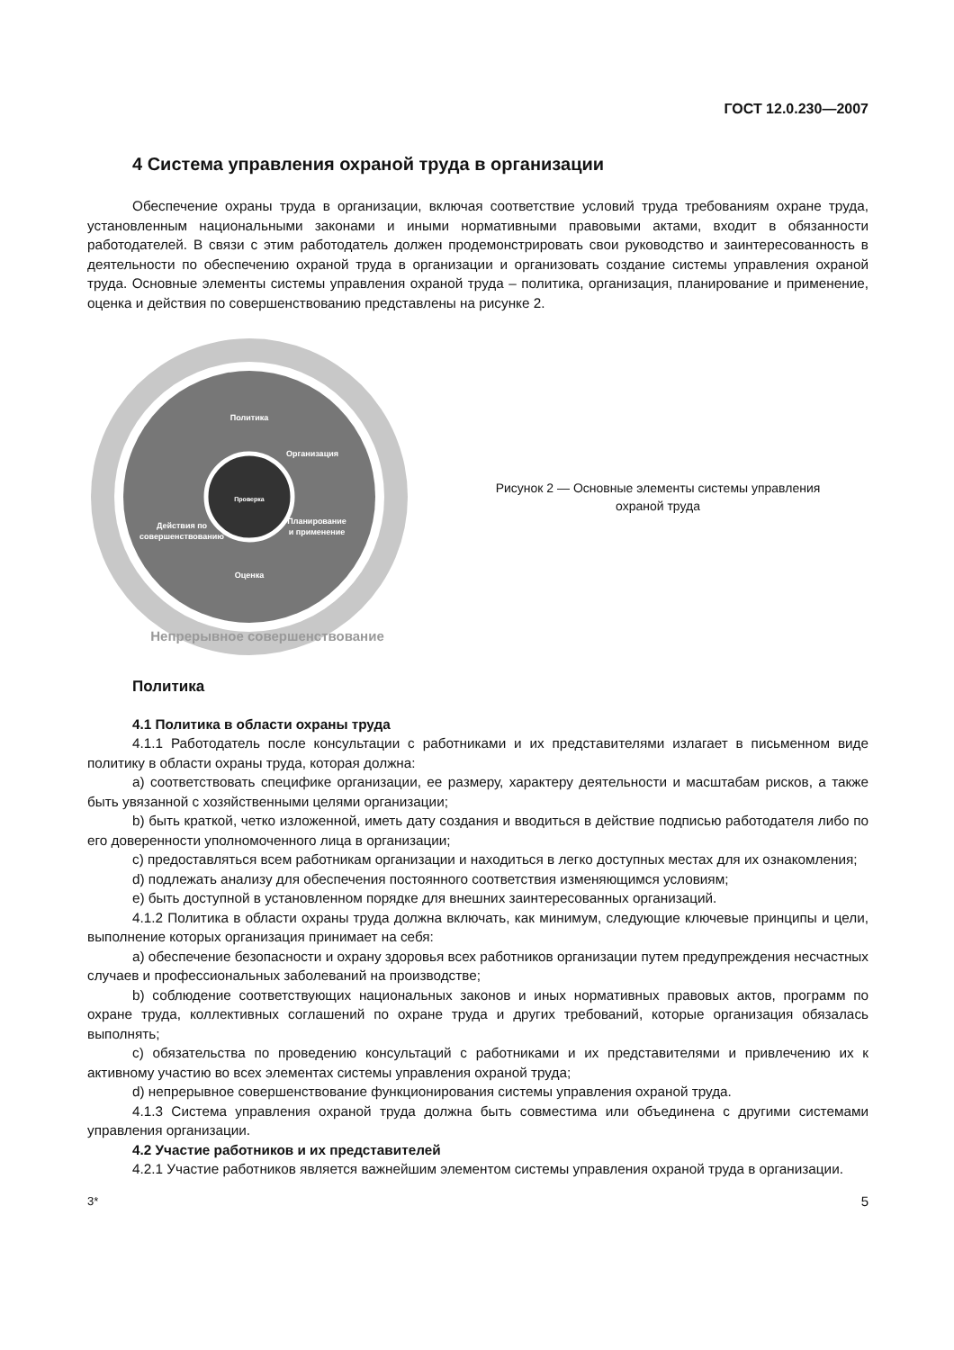ГОСТ 12.0.230—2007
4 Система управления охраной труда в организации
Обеспечение охраны труда в организации, включая соответствие условий труда требованиям охране труда, установленным национальными законами и иными нормативными правовыми актами, входит в обязанности работодателей. В связи с этим работодатель должен продемонстрировать свои руководство и заинтересованность в деятельности по обеспечению охраной труда в организации и организовать создание системы управления охраной труда. Основные элементы системы управления охраной труда – политика, организация, планирование и применение, оценка и действия по совершенствованию представлены на рисунке 2.
Политика
Организация
Планирование
и применение
Оценка
Действия по
совершенствованию
Проверка
Непрерывное совершенствование
Рисунок 2 — Основные элементы системы управления
охраной труда
Политика
4.1 Политика в области охраны труда
4.1.1 Работодатель после консультации с работниками и их представителями излагает в письменном виде политику в области охраны труда, которая должна:
а) соответствовать специфике организации, ее размеру, характеру деятельности и масштабам рисков, а также быть увязанной с хозяйственными целями организации;
b) быть краткой, четко изложенной, иметь дату создания и вводиться в действие подписью работодателя либо по его доверенности уполномоченного лица в организации;
c) предоставляться всем работникам организации и находиться в легко доступных местах для их ознакомления;
d) подлежать анализу для обеспечения постоянного соответствия изменяющимся условиям;
e) быть доступной в установленном порядке для внешних заинтересованных организаций.
4.1.2 Политика в области охраны труда должна включать, как минимум, следующие ключевые принципы и цели, выполнение которых организация принимает на себя:
а) обеспечение безопасности и охрану здоровья всех работников организации путем предупреждения несчастных случаев и профессиональных заболеваний на производстве;
b) соблюдение соответствующих национальных законов и иных нормативных правовых актов, программ по охране труда, коллективных соглашений по охране труда и других требований, которые организация обязалась выполнять;
c) обязательства по проведению консультаций с работниками и их представителями и привлечению их к активному участию во всех элементах системы управления охраной труда;
d) непрерывное совершенствование функционирования системы управления охраной труда.
4.1.3 Система управления охраной труда должна быть совместима или объединена с другими системами управления организации.
4.2 Участие работников и их представителей
4.2.1 Участие работников является важнейшим элементом системы управления охраной труда в организации.
3* 5